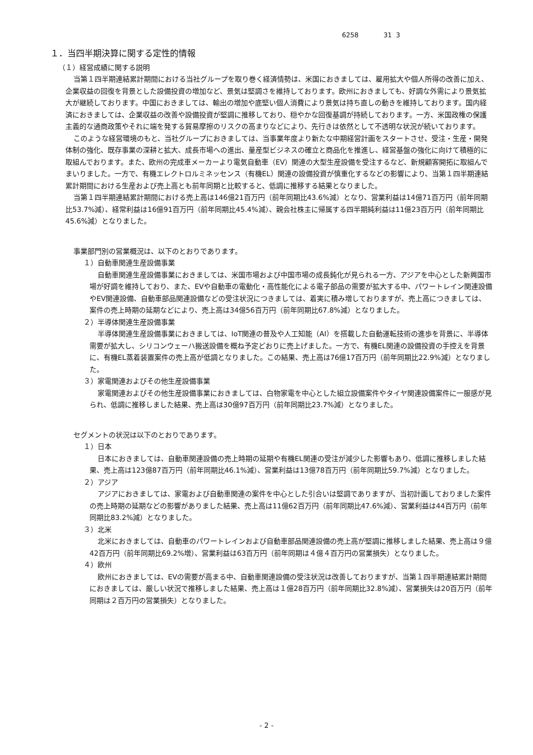6258 31 3
１．当四半期決算に関する定性的情報
（１）経営成績に関する説明
当第１四半期連結累計期間における当社グループを取り巻く経済情勢は、米国におきましては、雇用拡大や個人所得の改善に加え、企業収益の回復を背景とした設備投資の増加など、景気は堅調さを維持しております。欧州におきましても、好調な外需により景気拡大が継続しております。中国におきましては、輸出の増加や底堅い個人消費により景気は持ち直しの動きを維持しております。国内経済におきましては、企業収益の改善や設備投資が堅調に推移しており、穏やかな回復基調が持続しております。一方、米国政権の保護主義的な通商政策やそれに端を発する貿易摩擦のリスクの高まりなどにより、先行きは依然として不透明な状況が続いております。
このような経営環境のもと、当社グループにおきましては、当事業年度より新たな中期経営計画をスタートさせ、受注・生産・開発体制の強化、既存事業の深耕と拡大、成長市場への進出、量産型ビジネスの確立と商品化を推進し、経営基盤の強化に向けて積極的に取組んでおります。また、欧州の完成車メーカーより電気自動車（EV）関連の大型生産設備を受注するなど、新規顧客開拓に取組んでまいりました。一方で、有機エレクトロルミネッセンス（有機EL）関連の設備投資が慎重化するなどの影響により、当第１四半期連結累計期間における生産および売上高とも前年同期と比較すると、低調に推移する結果となりました。
当第１四半期連結累計期間における売上高は146億21百万円（前年同期比43.6%減）となり、営業利益は14億71百万円（前年同期比53.7%減）、経常利益は16億91百万円（前年同期比45.4%減）、親会社株主に帰属する四半期純利益は11億23百万円（前年同期比45.6%減）となりました。
事業部門別の営業概況は、以下のとおりであります。
１）自動車関連生産設備事業
自動車関連生産設備事業におきましては、米国市場および中国市場の成長鈍化が見られる一方、アジアを中心とした新興国市場が好調を維持しており、また、EVや自動車の電動化・高性能化による電子部品の需要が拡大する中、パワートレイン関連設備やEV関連設備、自動車部品関連設備などの受注状況につきましては、着実に積み増しておりますが、売上高につきましては、案件の売上時期の延期などにより、売上高は34億56百万円（前年同期比67.8%減）となりました。
２）半導体関連生産設備事業
半導体関連生産設備事業におきましては、IoT関連の普及や人工知能（AI）を搭載した自動運転技術の進歩を背景に、半導体需要が拡大し、シリコンウェーハ搬送設備を概ね予定どおりに売上げました。一方で、有機EL関連の設備投資の手控えを背景に、有機EL蒸着装置案件の売上高が低調となりました。この結果、売上高は76億17百万円（前年同期比22.9%減）となりました。
３）家電関連およびその他生産設備事業
家電関連およびその他生産設備事業におきましては、白物家電を中心とした組立設備案件やタイヤ関連設備案件に一服感が見られ、低調に推移しました結果、売上高は30億97百万円（前年同期比23.7%減）となりました。
セグメントの状況は以下のとおりであります。
１）日本
日本におきましては、自動車関連設備の売上時期の延期や有機EL関連の受注が減少した影響もあり、低調に推移しました結果、売上高は123億87百万円（前年同期比46.1%減）、営業利益は13億78百万円（前年同期比59.7%減）となりました。
２）アジア
アジアにおきましては、家電および自動車関連の案件を中心とした引合いは堅調でありますが、当初計画しておりました案件の売上時期の延期などの影響がありました結果、売上高は11億62百万円（前年同期比47.6%減）、営業利益は44百万円（前年同期比83.2%減）となりました。
３）北米
北米におきましては、自動車のパワートレインおよび自動車部品関連設備の売上高が堅調に推移しました結果、売上高は９億42百万円（前年同期比69.2%増）、営業利益は63百万円（前年同期は４億４百万円の営業損失）となりました。
４）欧州
欧州におきましては、EVの需要が高まる中、自動車関連設備の受注状況は改善しておりますが、当第１四半期連結累計期間におきましては、厳しい状況で推移しました結果、売上高は１億28百万円（前年同期比32.8%減）、営業損失は20百万円（前年同期は２百万円の営業損失）となりました。
- 2 -